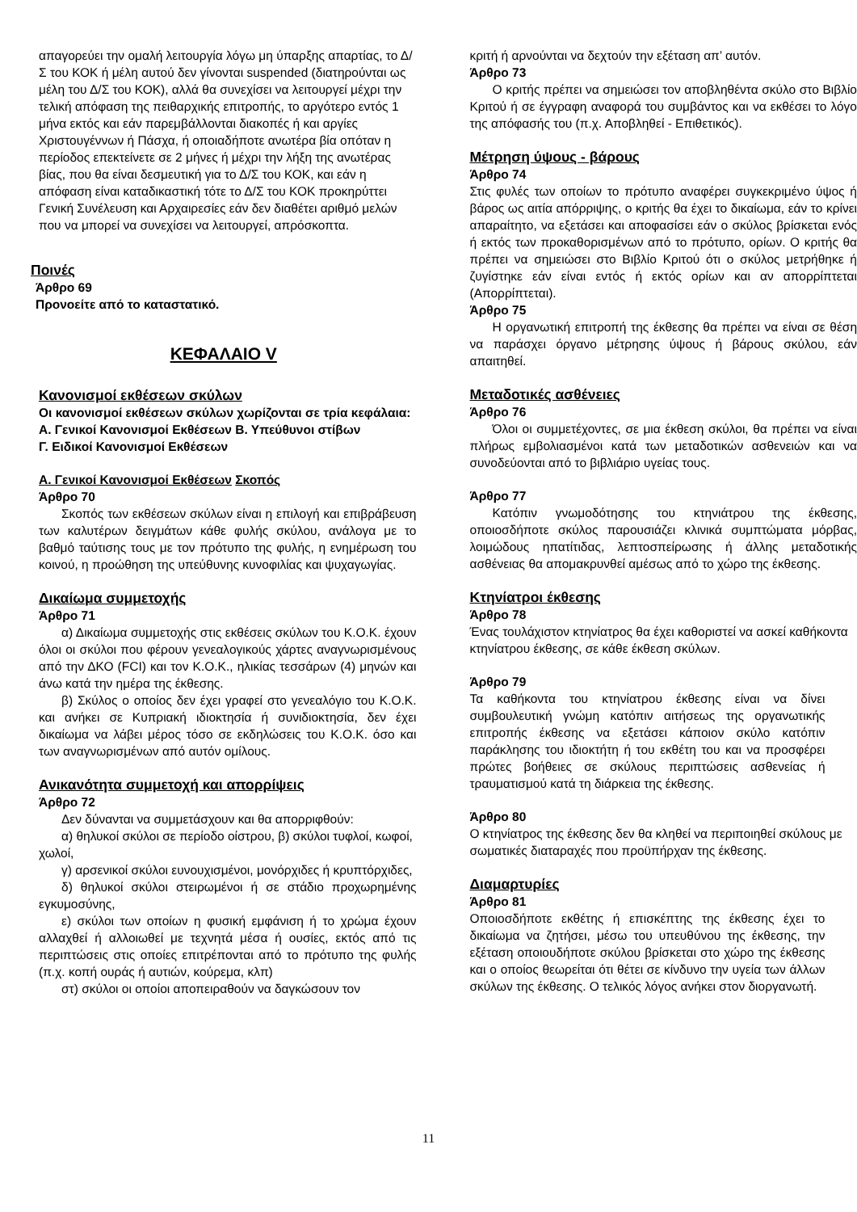απαγορεύει την ομαλή λειτουργία λόγω μη ύπαρξης απαρτίας, το Δ/Σ του ΚΟΚ ή μέλη αυτού δεν γίνονται suspended (διατηρούνται ως μέλη του Δ/Σ του ΚΟΚ), αλλά θα συνεχίσει να λειτουργεί μέχρι την τελική απόφαση της πειθαρχικής επιτροπής, το αργότερο εντός 1 μήνα εκτός και εάν παρεμβάλλονται διακοπές ή και αργίες Χριστουγέννων ή Πάσχα, ή οποιαδήποτε ανωτέρα βία οπόταν η περίοδος επεκτείνετε σε 2 μήνες ή μέχρι την λήξη της ανωτέρας βίας, που θα είναι δεσμευτική για το Δ/Σ του ΚΟΚ, και εάν η απόφαση είναι καταδικαστική τότε το Δ/Σ του ΚΟΚ προκηρύττει Γενική Συνέλευση και Αρχαιρεσίες εάν δεν διαθέτει αριθμό μελών που να μπορεί να συνεχίσει να λειτουργεί, απρόσκοπτα.
Ποινές
Άρθρο 69
Προνοείτε από το καταστατικό.
ΚΕΦΑΛΑΙΟ V
Κανονισμοί εκθέσεων σκύλων
Οι κανονισμοί εκθέσεων σκύλων χωρίζονται σε τρία κεφάλαια:
Α. Γενικοί Κανονισμοί Εκθέσεων Β. Υπεύθυνοι στίβων
Γ. Ειδικοί Κανονισμοί Εκθέσεων
Α. Γενικοί Κανονισμοί Εκθέσεων Σκοπός
Άρθρο 70
Σκοπός των εκθέσεων σκύλων είναι η επιλογή και επιβράβευση των καλυτέρων δειγμάτων κάθε φυλής σκύλου, ανάλογα με το βαθμό ταύτισης τους με τον πρότυπο της φυλής, η ενημέρωση του κοινού, η προώθηση της υπεύθυνης κυνοφιλίας και ψυχαγωγίας.
Δικαίωμα συμμετοχής
Άρθρο 71
α) Δικαίωμα συμμετοχής στις εκθέσεις σκύλων του Κ.Ο.Κ. έχουν όλοι οι σκύλοι που φέρουν γενεαλογικούς χάρτες αναγνωρισμένους από την ΔΚΟ (FCI) και τον Κ.Ο.Κ., ηλικίας τεσσάρων (4) μηνών και άνω κατά την ημέρα της έκθεσης.
β) Σκύλος ο οποίος δεν έχει γραφεί στο γενεαλόγιο του Κ.Ο.Κ. και ανήκει σε Κυπριακή ιδιοκτησία ή συνιδιοκτησία, δεν έχει δικαίωμα να λάβει μέρος τόσο σε εκδηλώσεις του Κ.Ο.Κ. όσο και των αναγνωρισμένων από αυτόν ομίλους.
Ανικανότητα συμμετοχή και απορρίψεις
Άρθρο 72
Δεν δύνανται να συμμετάσχουν και θα απορριφθούν:
α) θηλυκοί σκύλοι σε περίοδο οίστρου, β) σκύλοι τυφλοί, κωφοί, χωλοί,
γ) αρσενικοί σκύλοι ευνουχισμένοι, μονόρχιδες ή κρυπτόρχιδες,
δ) θηλυκοί σκύλοι στειρωμένοι ή σε στάδιο προχωρημένης εγκυμοσύνης,
ε) σκύλοι των οποίων η φυσική εμφάνιση ή το χρώμα έχουν αλλαχθεί ή αλλοιωθεί με τεχνητά μέσα ή ουσίες, εκτός από τις περιπτώσεις στις οποίες επιτρέπονται από το πρότυπο της φυλής (π.χ. κοπή ουράς ή αυτιών, κούρεμα, κλπ)
στ) σκύλοι οι οποίοι αποπειραθούν να δαγκώσουν τον
κριτή ή αρνούνται να δεχτούν την εξέταση απ’ αυτόν.
Άρθρο 73
Ο κριτής πρέπει να σημειώσει τον αποβληθέντα σκύλο στο Βιβλίο Κριτού ή σε έγγραφη αναφορά του συμβάντος και να εκθέσει το λόγο της απόφασής του (π.χ. Αποβληθεί - Επιθετικός).
Μέτρηση ύψους - βάρους
Άρθρο 74
Στις φυλές των οποίων το πρότυπο αναφέρει συγκεκριμένο ύψος ή βάρος ως αιτία απόρριψης, ο κριτής θα έχει το δικαίωμα, εάν το κρίνει απαραίτητο, να εξετάσει και αποφασίσει εάν ο σκύλος βρίσκεται ενός ή εκτός των προκαθορισμένων από το πρότυπο, ορίων. Ο κριτής θα πρέπει να σημειώσει στο Βιβλίο Κριτού ότι ο σκύλος μετρήθηκε ή ζυγίστηκε εάν είναι εντός ή εκτός ορίων και αν απορρίπτεται (Απορρίπτεται).
Άρθρο 75
Η οργανωτική επιτροπή της έκθεσης θα πρέπει να είναι σε θέση να παράσχει όργανο μέτρησης ύψους ή βάρους σκύλου, εάν απαιτηθεί.
Μεταδοτικές ασθένειες
Άρθρο 76
Όλοι οι συμμετέχοντες, σε μια έκθεση σκύλοι, θα πρέπει να είναι πλήρως εμβολιασμένοι κατά των μεταδοτικών ασθενειών και να συνοδεύονται από το βιβλιάριο υγείας τους.
Άρθρο 77
Κατόπιν γνωμοδότησης του κτηνιάτρου της έκθεσης, οποιοσδήποτε σκύλος παρουσιάζει κλινικά συμπτώματα μόρβας, λοιμώδους ηπατίτιδας, λεπτοσπείρωσης ή άλλης μεταδοτικής ασθένειας θα απομακρυνθεί αμέσως από το χώρο της έκθεσης.
Κτηνίατροι έκθεσης
Άρθρο 78
Ένας τουλάχιστον κτηνίατρος θα έχει καθοριστεί να ασκεί καθήκοντα κτηνίατρου έκθεσης, σε κάθε έκθεση σκύλων.
Άρθρο 79
Τα καθήκοντα του κτηνίατρου έκθεσης είναι να δίνει συμβουλευτική γνώμη κατόπιν αιτήσεως της οργανωτικής επιτροπής έκθεσης να εξετάσει κάποιον σκύλο κατόπιν παράκλησης του ιδιοκτήτη ή του εκθέτη του και να προσφέρει πρώτες βοήθειες σε σκύλους περιπτώσεις ασθενείας ή τραυματισμού κατά τη διάρκεια της έκθεσης.
Άρθρο 80
Ο κτηνίατρος της έκθεσης δεν θα κληθεί να περιποιηθεί σκύλους με σωματικές διαταραχές που προϋπήρχαν της έκθεσης.
Διαμαρτυρίες
Άρθρο 81
Οποιοσδήποτε εκθέτης ή επισκέπτης της έκθεσης έχει το δικαίωμα να ζητήσει, μέσω του υπευθύνου της έκθεσης, την εξέταση οποιουδήποτε σκύλου βρίσκεται στο χώρο της έκθεσης και ο οποίος θεωρείται ότι θέτει σε κίνδυνο την υγεία των άλλων σκύλων της έκθεσης. Ο τελικός λόγος ανήκει στον διοργανωτή.
11